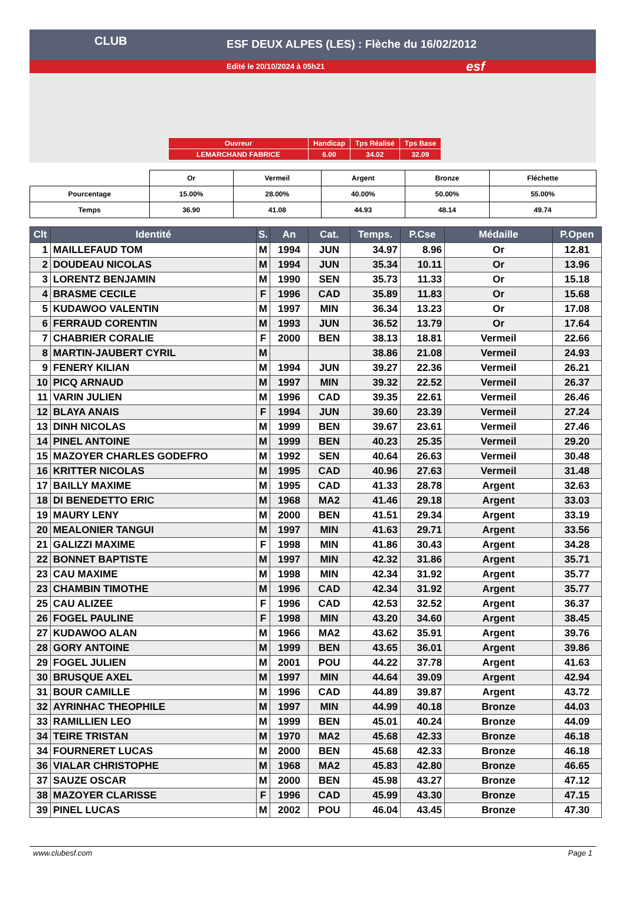ESF DEUX ALPES (LES) : Flèche du 16/02/2012
Edité le 20/10/2024 à 05h21
CLUB
esf
| Ouvreur | Handicap | Tps Réalisé | Tps Base |
| LEMARCHAND FABRICE | 6.00 | 34.02 | 32.09 |
| | Or | Vermeil | Argent | Bronze | Fléchette |
| Pourcentage | 15.00% | 28.00% | 40.00% | 50.00% | 55.00% |
| Temps | 36.90 | 41.08 | 44.93 | 48.14 | 49.74 |
| Clt | Identité | S. | An | Cat. | Temps. | P.Cse | Médaille | P.Open |
| --- | --- | --- | --- | --- | --- | --- | --- | --- |
| 1 | MAILLEFAUD TOM | M | 1994 | JUN | 34.97 | 8.96 | Or | 12.81 |
| 2 | DOUDEAU NICOLAS | M | 1994 | JUN | 35.34 | 10.11 | Or | 13.96 |
| 3 | LORENTZ BENJAMIN | M | 1990 | SEN | 35.73 | 11.33 | Or | 15.18 |
| 4 | BRASME CECILE | F | 1996 | CAD | 35.89 | 11.83 | Or | 15.68 |
| 5 | KUDAWOO VALENTIN | M | 1997 | MIN | 36.34 | 13.23 | Or | 17.08 |
| 6 | FERRAUD CORENTIN | M | 1993 | JUN | 36.52 | 13.79 | Or | 17.64 |
| 7 | CHABRIER CORALIE | F | 2000 | BEN | 38.13 | 18.81 | Vermeil | 22.66 |
| 8 | MARTIN-JAUBERT CYRIL | M | | | 38.86 | 21.08 | Vermeil | 24.93 |
| 9 | FENERY KILIAN | M | 1994 | JUN | 39.27 | 22.36 | Vermeil | 26.21 |
| 10 | PICQ ARNAUD | M | 1997 | MIN | 39.32 | 22.52 | Vermeil | 26.37 |
| 11 | VARIN JULIEN | M | 1996 | CAD | 39.35 | 22.61 | Vermeil | 26.46 |
| 12 | BLAYA ANAIS | F | 1994 | JUN | 39.60 | 23.39 | Vermeil | 27.24 |
| 13 | DINH NICOLAS | M | 1999 | BEN | 39.67 | 23.61 | Vermeil | 27.46 |
| 14 | PINEL ANTOINE | M | 1999 | BEN | 40.23 | 25.35 | Vermeil | 29.20 |
| 15 | MAZOYER CHARLES GODEFRO | M | 1992 | SEN | 40.64 | 26.63 | Vermeil | 30.48 |
| 16 | KRITTER NICOLAS | M | 1995 | CAD | 40.96 | 27.63 | Vermeil | 31.48 |
| 17 | BAILLY MAXIME | M | 1995 | CAD | 41.33 | 28.78 | Argent | 32.63 |
| 18 | DI BENEDETTO ERIC | M | 1968 | MA2 | 41.46 | 29.18 | Argent | 33.03 |
| 19 | MAURY LENY | M | 2000 | BEN | 41.51 | 29.34 | Argent | 33.19 |
| 20 | MEALONIER TANGUI | M | 1997 | MIN | 41.63 | 29.71 | Argent | 33.56 |
| 21 | GALIZZI MAXIME | F | 1998 | MIN | 41.86 | 30.43 | Argent | 34.28 |
| 22 | BONNET BAPTISTE | M | 1997 | MIN | 42.32 | 31.86 | Argent | 35.71 |
| 23 | CAU MAXIME | M | 1998 | MIN | 42.34 | 31.92 | Argent | 35.77 |
| 23 | CHAMBIN TIMOTHE | M | 1996 | CAD | 42.34 | 31.92 | Argent | 35.77 |
| 25 | CAU ALIZEE | F | 1996 | CAD | 42.53 | 32.52 | Argent | 36.37 |
| 26 | FOGEL PAULINE | F | 1998 | MIN | 43.20 | 34.60 | Argent | 38.45 |
| 27 | KUDAWOO ALAN | M | 1966 | MA2 | 43.62 | 35.91 | Argent | 39.76 |
| 28 | GORY ANTOINE | M | 1999 | BEN | 43.65 | 36.01 | Argent | 39.86 |
| 29 | FOGEL JULIEN | M | 2001 | POU | 44.22 | 37.78 | Argent | 41.63 |
| 30 | BRUSQUE AXEL | M | 1997 | MIN | 44.64 | 39.09 | Argent | 42.94 |
| 31 | BOUR CAMILLE | M | 1996 | CAD | 44.89 | 39.87 | Argent | 43.72 |
| 32 | AYRINHAC THEOPHILE | M | 1997 | MIN | 44.99 | 40.18 | Bronze | 44.03 |
| 33 | RAMILLIEN LEO | M | 1999 | BEN | 45.01 | 40.24 | Bronze | 44.09 |
| 34 | TEIRE TRISTAN | M | 1970 | MA2 | 45.68 | 42.33 | Bronze | 46.18 |
| 34 | FOURNERET LUCAS | M | 2000 | BEN | 45.68 | 42.33 | Bronze | 46.18 |
| 36 | VIALAR CHRISTOPHE | M | 1968 | MA2 | 45.83 | 42.80 | Bronze | 46.65 |
| 37 | SAUZE OSCAR | M | 2000 | BEN | 45.98 | 43.27 | Bronze | 47.12 |
| 38 | MAZOYER CLARISSE | F | 1996 | CAD | 45.99 | 43.30 | Bronze | 47.15 |
| 39 | PINEL LUCAS | M | 2002 | POU | 46.04 | 43.45 | Bronze | 47.30 |
www.clubesf.com Page 1